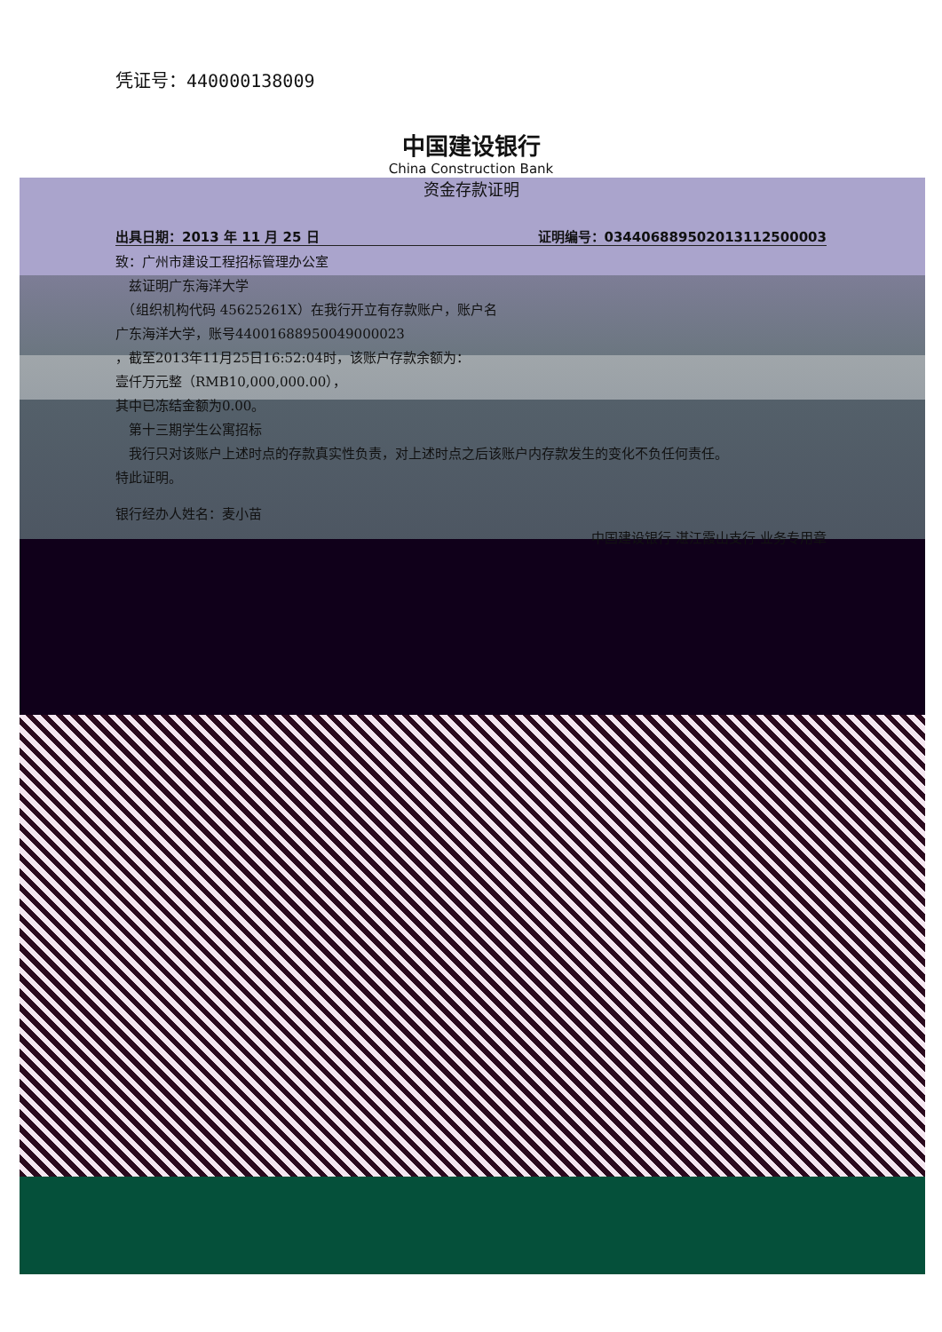凭证号：440000138009
中国建设银行
China Construction Bank
资金存款证明
出具日期：2013 年 11 月 25 日 证明编号：034406889502013112500003
致：广州市建设工程招标管理办公室
　兹证明广东海洋大学
　（组织机构代码 45625261X）在我行开立有存款账户，账户名
广东海洋大学，账号44001688950049000023
，截至2013年11月25日16:52:04时，该账户存款余额为：
壹仟万元整（RMB10,000,000.00），
其中已冻结金额为0.00。
　第十三期学生公寓招标
　我行只对该账户上述时点的存款真实性负责，对上述时点之后该账户内存款发生的变化不负任何责任。
特此证明。
银行经办人姓名：麦小苗
中国建设银行 湛江霞山支行 业务专用章